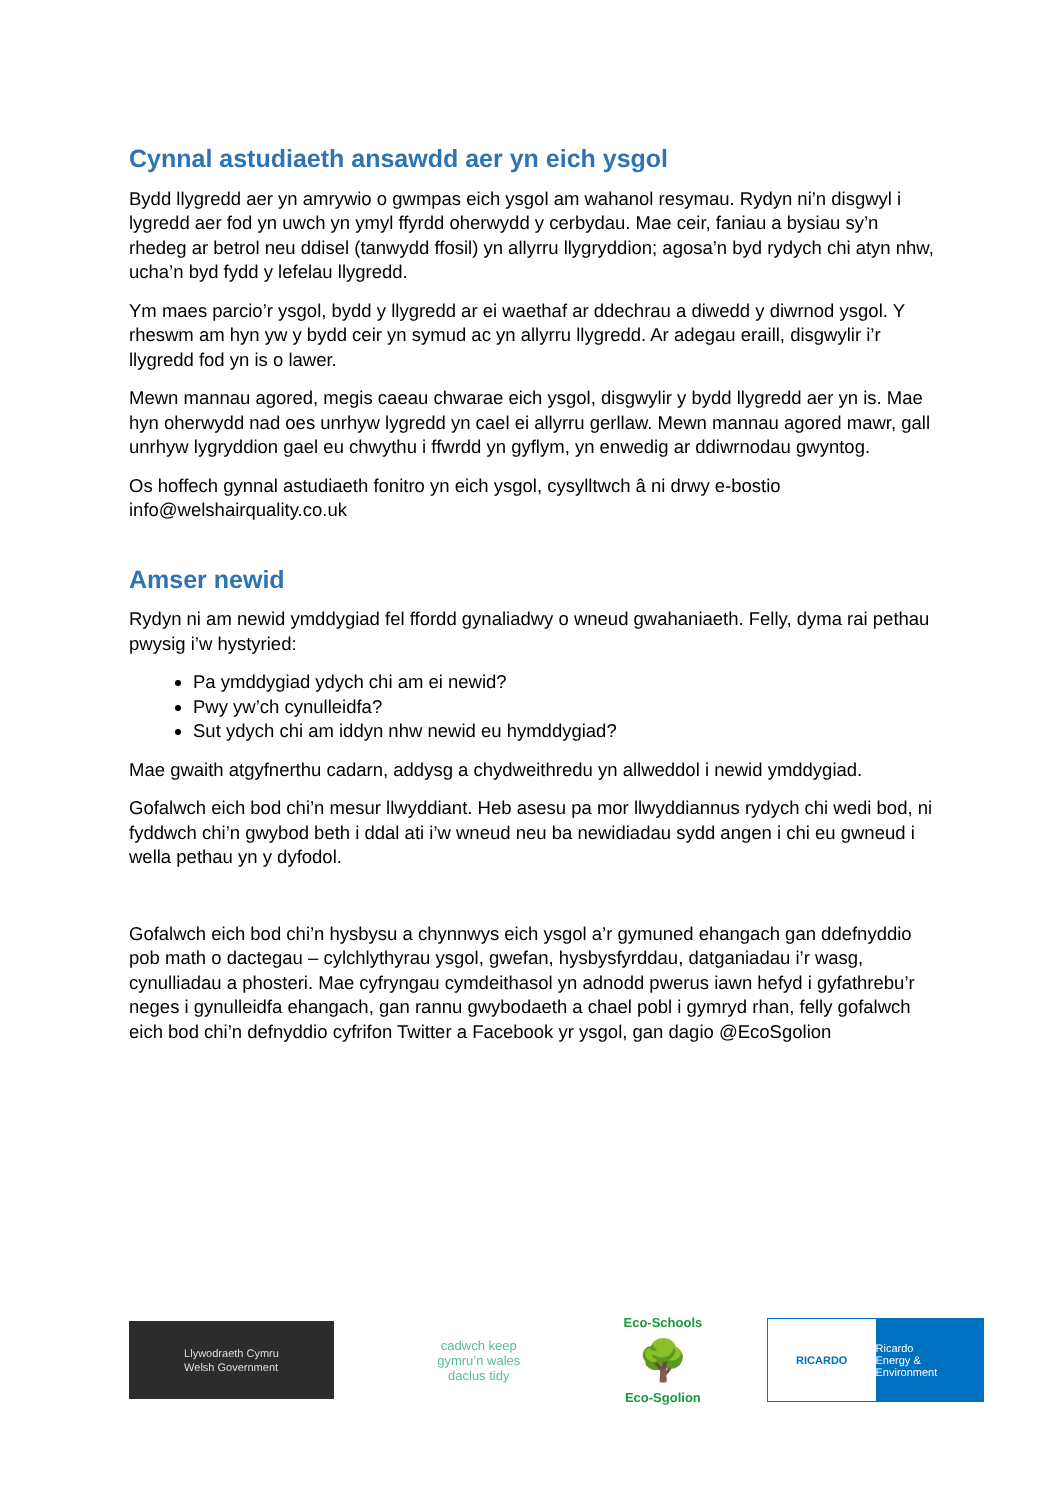Cynnal astudiaeth ansawdd aer yn eich ysgol
Bydd llygredd aer yn amrywio o gwmpas eich ysgol am wahanol resymau. Rydyn ni’n disgwyl i lygredd aer fod yn uwch yn ymyl ffyrdd oherwydd y cerbydau. Mae ceir, faniau a bysiau sy’n rhedeg ar betrol neu ddisel (tanwydd ffosil) yn allyrru llygryddion; agosa’n byd rydych chi atyn nhw, ucha’n byd fydd y lefelau llygredd.
Ym maes parcio’r ysgol, bydd y llygredd ar ei waethaf ar ddechrau a diwedd y diwrnod ysgol. Y rheswm am hyn yw y bydd ceir yn symud ac yn allyrru llygredd. Ar adegau eraill, disgwylir i’r llygredd fod yn is o lawer.
Mewn mannau agored, megis caeau chwarae eich ysgol, disgwylir y bydd llygredd aer yn is. Mae hyn oherwydd nad oes unrhyw lygredd yn cael ei allyrru gerllaw. Mewn mannau agored mawr, gall unrhyw lygryddion gael eu chwythu i ffwrdd yn gyflym, yn enwedig ar ddiwrnodau gwyntog.
Os hoffech gynnal astudiaeth fonitro yn eich ysgol, cysylltwch â ni drwy e-bostio info@welshairquality.co.uk
Amser newid
Rydyn ni am newid ymddygiad fel ffordd gynaliadwy o wneud gwahaniaeth. Felly, dyma rai pethau pwysig i’w hystyried:
Pa ymddygiad ydych chi am ei newid?
Pwy yw’ch cynulleidfa?
Sut ydych chi am iddyn nhw newid eu hymddygiad?
Mae gwaith atgyfnerthu cadarn, addysg a chydweithredu yn allweddol i newid ymddygiad.
Gofalwch eich bod chi’n mesur llwyddiant. Heb asesu pa mor llwyddiannus rydych chi wedi bod, ni fyddwch chi’n gwybod beth i ddal ati i’w wneud neu ba newidiadau sydd angen i chi eu gwneud i wella pethau yn y dyfodol.
Gofalwch eich bod chi’n hysbysu a chynnwys eich ysgol a’r gymuned ehangach gan ddefnyddio pob math o dactegau – cylchlythyrau ysgol, gwefan, hysbysfyrddau, datganiadau i’r wasg, cynulliadau a phosteri. Mae cyfryngau cymdeithasol yn adnodd pwerus iawn hefyd i gyfathrebu’r neges i gynulleidfa ehangach, gan rannu gwybodaeth a chael pobl i gymryd rhan, felly gofalwch eich bod chi’n defnyddio cyfrifon Twitter a Facebook yr ysgol, gan dagio @EcoSgolion
Llywodraeth Cymru
Welsh Government
cadwch keep
gymru’n wales
daclus tidy
Eco-Schools
🌳
Eco-Sgolion
RICARDO Ricardo
Energy & Environment